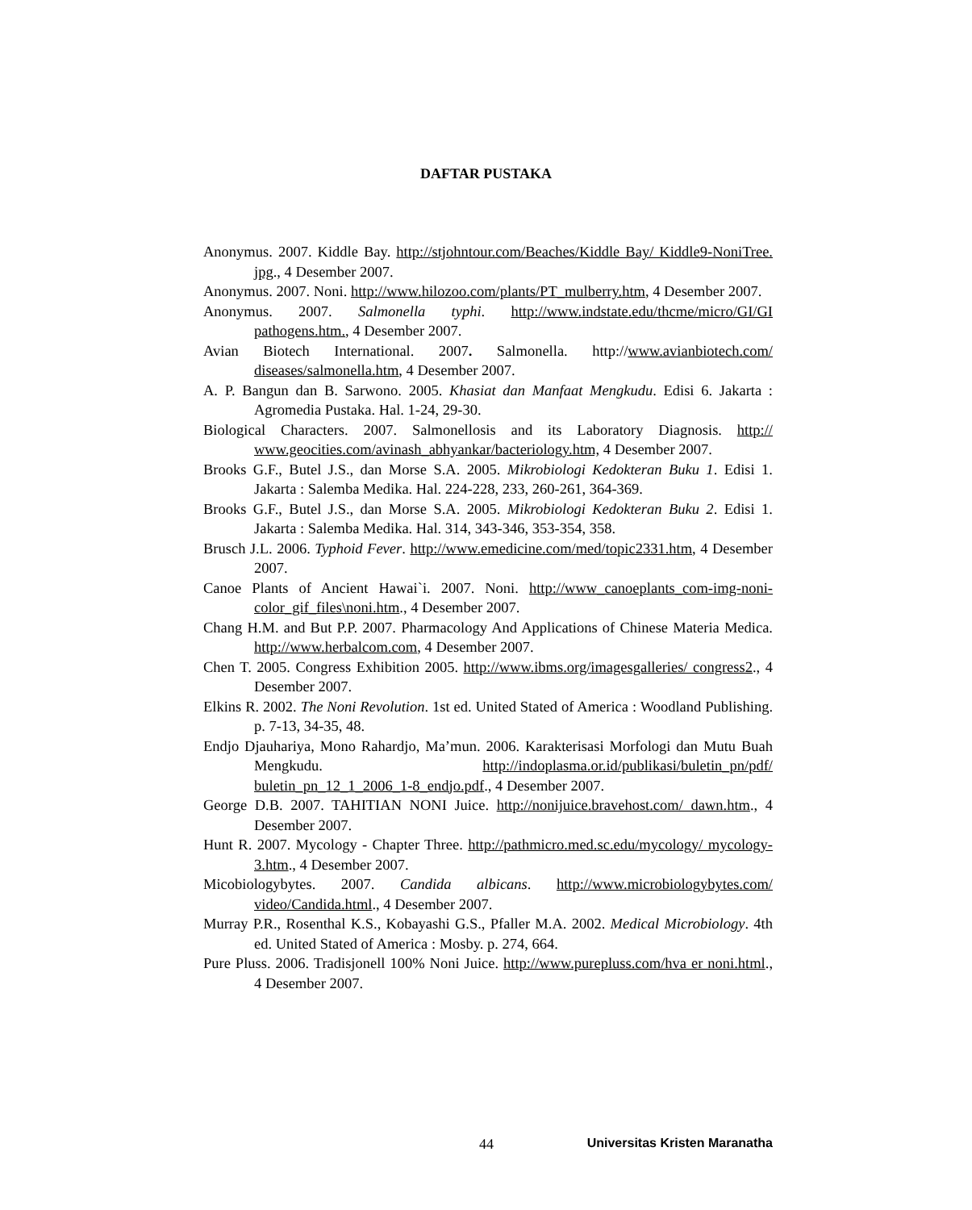DAFTAR PUSTAKA
Anonymus. 2007. Kiddle Bay. http://stjohntour.com/Beaches/Kiddle Bay/ Kiddle9-NoniTree. jpg., 4 Desember 2007.
Anonymus. 2007. Noni. http://www.hilozoo.com/plants/PT_mulberry.htm, 4 Desember 2007.
Anonymus. 2007. Salmonella typhi. http://www.indstate.edu/thcme/micro/GI/GI pathogens.htm., 4 Desember 2007.
Avian Biotech International. 2007. Salmonella. http://www.avianbiotech.com/ diseases/salmonella.htm, 4 Desember 2007.
A. P. Bangun dan B. Sarwono. 2005. Khasiat dan Manfaat Mengkudu. Edisi 6. Jakarta : Agromedia Pustaka. Hal. 1-24, 29-30.
Biological Characters. 2007. Salmonellosis and its Laboratory Diagnosis. http:// www.geocities.com/avinash_abhyankar/bacteriology.htm, 4 Desember 2007.
Brooks G.F., Butel J.S., dan Morse S.A. 2005. Mikrobiologi Kedokteran Buku 1. Edisi 1. Jakarta : Salemba Medika. Hal. 224-228, 233, 260-261, 364-369.
Brooks G.F., Butel J.S., dan Morse S.A. 2005. Mikrobiologi Kedokteran Buku 2. Edisi 1. Jakarta : Salemba Medika. Hal. 314, 343-346, 353-354, 358.
Brusch J.L. 2006. Typhoid Fever. http://www.emedicine.com/med/topic2331.htm, 4 Desember 2007.
Canoe Plants of Ancient Hawai`i. 2007. Noni. http://www_canoeplants_com-img-noni-color_gif_files\noni.htm., 4 Desember 2007.
Chang H.M. and But P.P. 2007. Pharmacology And Applications of Chinese Materia Medica. http://www.herbalcom.com, 4 Desember 2007.
Chen T. 2005. Congress Exhibition 2005. http://www.ibms.org/imagesgalleries/ congress2., 4 Desember 2007.
Elkins R. 2002. The Noni Revolution. 1st ed. United Stated of America : Woodland Publishing. p. 7-13, 34-35, 48.
Endjo Djauhariya, Mono Rahardjo, Ma’mun. 2006. Karakterisasi Morfologi dan Mutu Buah Mengkudu. http://indoplasma.or.id/publikasi/buletin_pn/pdf/ buletin_pn_12_1_2006_1-8_endjo.pdf., 4 Desember 2007.
George D.B. 2007. TAHITIAN NONI Juice. http://nonijuice.bravehost.com/ dawn.htm., 4 Desember 2007.
Hunt R. 2007. Mycology - Chapter Three. http://pathmicro.med.sc.edu/mycology/ mycology-3.htm., 4 Desember 2007.
Micobiologybytes. 2007. Candida albicans. http://www.microbiologybytes.com/ video/Candida.html., 4 Desember 2007.
Murray P.R., Rosenthal K.S., Kobayashi G.S., Pfaller M.A. 2002. Medical Microbiology. 4th ed. United Stated of America : Mosby. p. 274, 664.
Pure Pluss. 2006. Tradisjonell 100% Noni Juice. http://www.purepluss.com/hva er noni.html., 4 Desember 2007.
44 Universitas Kristen Maranatha